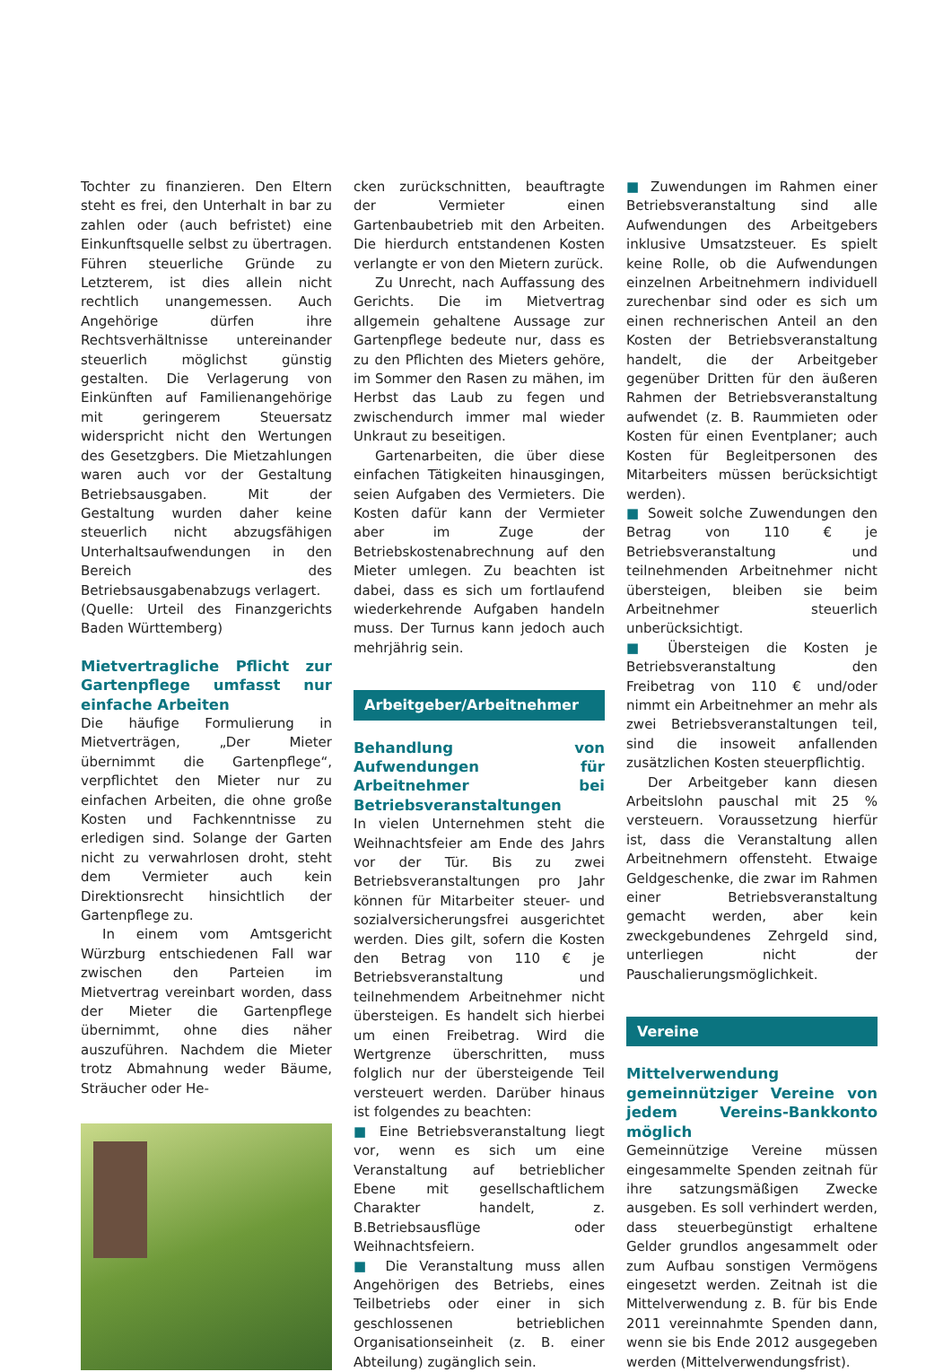Tochter zu finanzieren. Den Eltern steht es frei, den Unterhalt in bar zu zahlen oder (auch befristet) eine Einkunftsquelle selbst zu übertragen. Führen steuerliche Gründe zu Letzterem, ist dies allein nicht rechtlich unangemessen. Auch Angehörige dürfen ihre Rechtsverhältnisse untereinander steuerlich möglichst günstig gestalten. Die Verlagerung von Einkünften auf Familienangehörige mit geringerem Steuersatz widerspricht nicht den Wertungen des Gesetzgbers. Die Mietzahlungen waren auch vor der Gestaltung Betriebsausgaben. Mit der Gestaltung wurden daher keine steuerlich nicht abzugsfähigen Unterhaltsaufwendungen in den Bereich des Betriebsausgabenabzugs verlagert.
(Quelle: Urteil des Finanzgerichts Baden Württemberg)
Mietvertragliche Pflicht zur Gartenpflege umfasst nur einfache Arbeiten
Die häufige Formulierung in Mietverträgen, „Der Mieter übernimmt die Gartenpflege“, verpflichtet den Mieter nur zu einfachen Arbeiten, die ohne große Kosten und Fachkenntnisse zu erledigen sind. Solange der Garten nicht zu verwahrlosen droht, steht dem Vermieter auch kein Direktionsrecht hinsichtlich der Gartenpflege zu.
In einem vom Amtsgericht Würzburg entschiedenen Fall war zwischen den Parteien im Mietvertrag vereinbart worden, dass der Mieter die Gartenpflege übernimmt, ohne dies näher auszuführen. Nachdem die Mieter trotz Abmahnung weder Bäume, Sträucher oder He-
cken zurückschnitten, beauftragte der Vermieter einen Gartenbaubetrieb mit den Arbeiten. Die hierdurch entstandenen Kosten verlangte er von den Mietern zurück.
Zu Unrecht, nach Auffassung des Gerichts. Die im Mietvertrag allgemein gehaltene Aussage zur Gartenpflege bedeute nur, dass es zu den Pflichten des Mieters gehöre, im Sommer den Rasen zu mähen, im Herbst das Laub zu fegen und zwischendurch immer mal wieder Unkraut zu beseitigen.
Gartenarbeiten, die über diese einfachen Tätigkeiten hinausgingen, seien Aufgaben des Vermieters. Die Kosten dafür kann der Vermieter aber im Zuge der Betriebskostenabrechnung auf den Mieter umlegen. Zu beachten ist dabei, dass es sich um fortlaufend wiederkehrende Aufgaben handeln muss. Der Turnus kann jedoch auch mehrjährig sein.
Arbeitgeber/Arbeitnehmer
Behandlung von Aufwendungen für Arbeitnehmer bei Betriebsveranstaltungen
In vielen Unternehmen steht die Weihnachtsfeier am Ende des Jahrs vor der Tür. Bis zu zwei Betriebsveranstaltungen pro Jahr können für Mitarbeiter steuer- und sozialversicherungsfrei ausgerichtet werden. Dies gilt, sofern die Kosten den Betrag von 110 € je Betriebsveranstaltung und teilnehmendem Arbeitnehmer nicht übersteigen. Es handelt sich hierbei um einen Freibetrag. Wird die Wertgrenze überschritten, muss folglich nur der übersteigende Teil versteuert werden. Darüber hinaus ist folgendes zu beachten:
■ Eine Betriebsveranstaltung liegt vor, wenn es sich um eine Veranstaltung auf betrieblicher Ebene mit gesellschaftlichem Charakter handelt, z. B.Betriebsausflüge oder Weihnachtsfeiern.
■ Die Veranstaltung muss allen Angehörigen des Betriebs, eines Teilbetriebs oder einer in sich geschlossenen betrieblichen Organisationseinheit (z. B. einer Abteilung) zugänglich sein.
■ Zuwendungen im Rahmen einer Betriebsveranstaltung sind alle Aufwendungen des Arbeitgebers inklusive Umsatzsteuer. Es spielt keine Rolle, ob die Aufwendungen einzelnen Arbeitnehmern individuell zurechenbar sind oder es sich um einen rechnerischen Anteil an den Kosten der Betriebsveranstaltung handelt, die der Arbeitgeber gegenüber Dritten für den äußeren Rahmen der Betriebsveranstaltung aufwendet (z. B. Raummieten oder Kosten für einen Eventplaner; auch Kosten für Begleitpersonen des Mitarbeiters müssen berücksichtigt werden).
■ Soweit solche Zuwendungen den Betrag von 110 € je Betriebsveranstaltung und teilnehmenden Arbeitnehmer nicht übersteigen, bleiben sie beim Arbeitnehmer steuerlich unberücksichtigt.
■ Übersteigen die Kosten je Betriebsveranstaltung den Freibetrag von 110 € und/oder nimmt ein Arbeitnehmer an mehr als zwei Betriebsveranstaltungen teil, sind die insoweit anfallenden zusätzlichen Kosten steuerpflichtig.
Der Arbeitgeber kann diesen Arbeitslohn pauschal mit 25 % versteuern. Voraussetzung hierfür ist, dass die Veranstaltung allen Arbeitnehmern offensteht. Etwaige Geldgeschenke, die zwar im Rahmen einer Betriebsveranstaltung gemacht werden, aber kein zweckgebundenes Zehrgeld sind, unterliegen nicht der Pauschalierungsmöglichkeit.
Vereine
Mittelverwendung gemeinnütziger Vereine von jedem Vereins-Bankkonto möglich
Gemeinnützige Vereine müssen eingesammelte Spenden zeitnah für ihre satzungsmäßigen Zwecke ausgeben. Es soll verhindert werden, dass steuerbegünstigt erhaltene Gelder grundlos angesammelt oder zum Aufbau sonstigen Vermögens eingesetzt werden. Zeitnah ist die Mittelverwendung z. B. für bis Ende 2011 vereinnahmte Spenden dann, wenn sie bis Ende 2012 ausgegeben werden (Mittelverwendungsfrist).